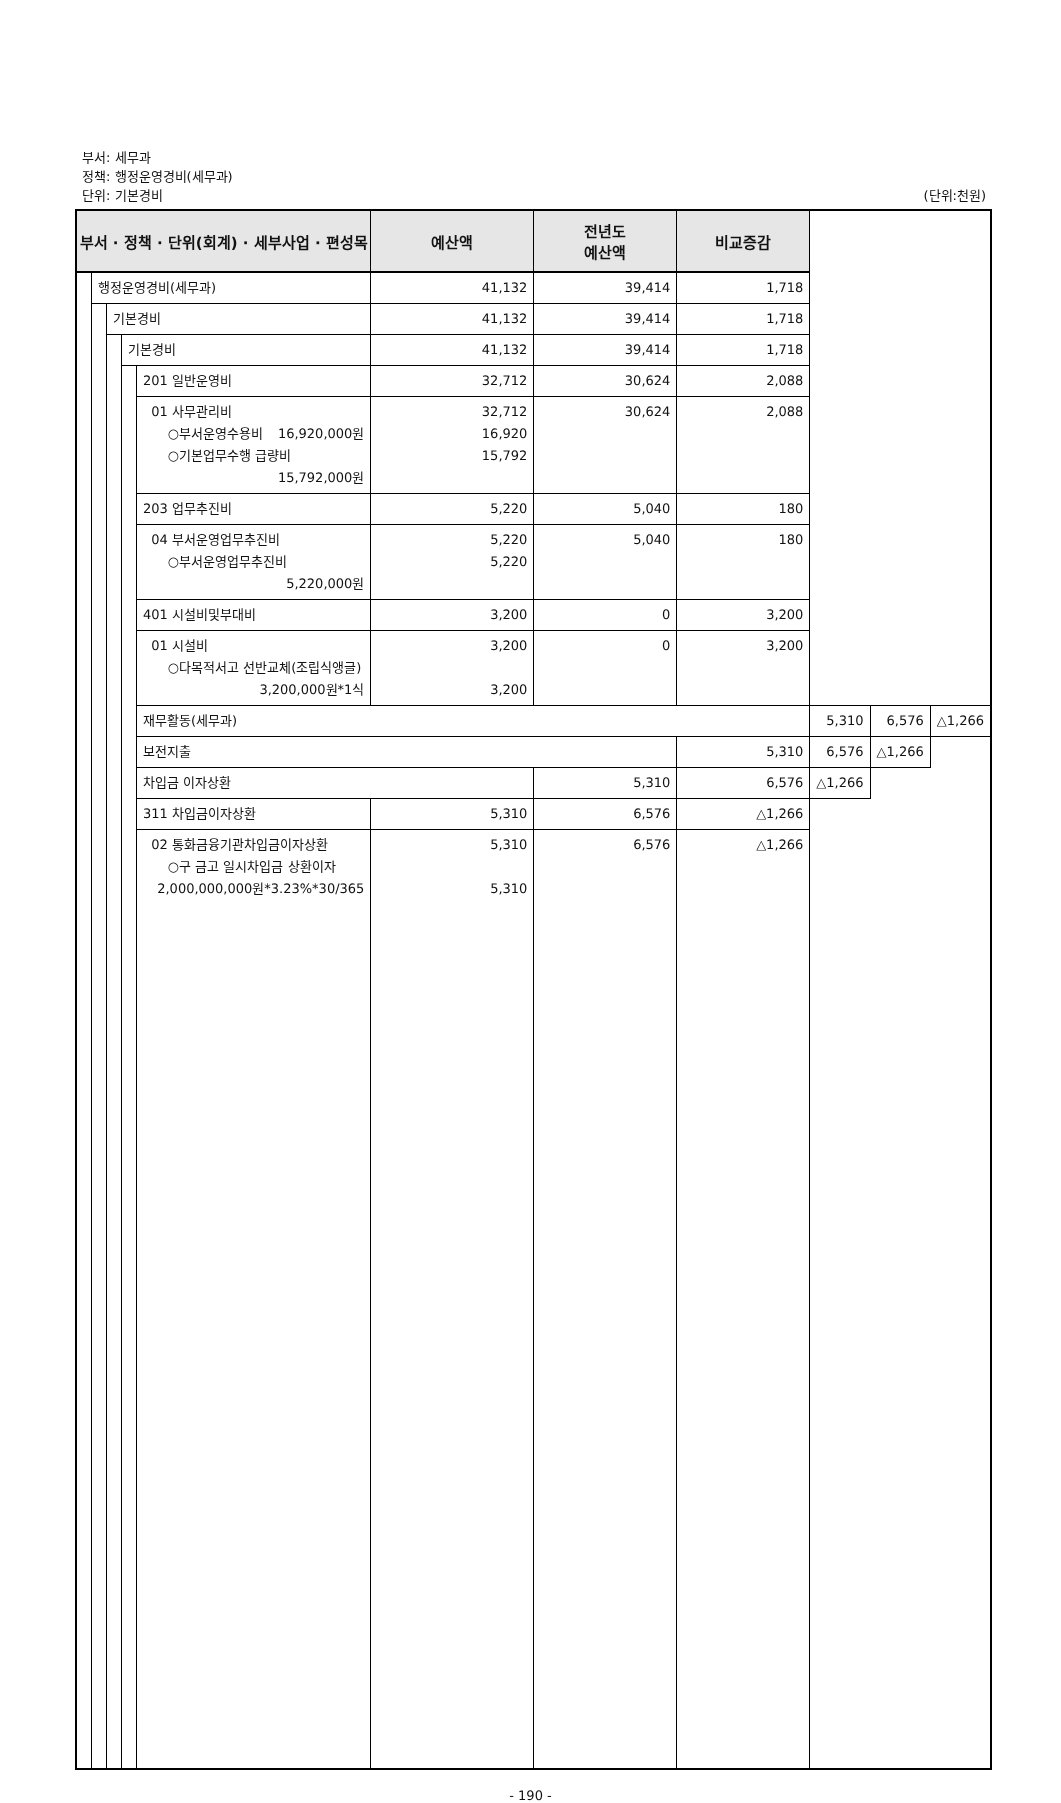부서: 세무과
정책: 행정운영경비(세무과)
단위: 기본경비 (단위:천원)
| 부서 · 정책 · 단위(회계) · 세부사업 · 편성목 | | | | | 예산액 | 전년도 예산액 | 비교증감 | | | |
| --- | --- | --- | --- | --- | --- | --- | --- | --- | --- | --- |
| | 행정운영경비(세무과) | | | | 41,132 | 39,414 | 1,718 | | | |
| | | 기본경비 | | | 41,132 | 39,414 | 1,718 | | | |
| | | | 기본경비 | | 41,132 | 39,414 | 1,718 | | | |
| | | | | 201 일반운영비 | 32,712 | 30,624 | 2,088 | | | |
| | | | | 01 사무관리비 ○부서운영수용비 16,920,000원 ○기본업무수행 급량비 15,792,000원 | 32,712 16,920 15,792 | 30,624 | 2,088 | | | |
| | | | | 203 업무추진비 | 5,220 | 5,040 | 180 | | | |
| | | | | 04 부서운영업무추진비 ○부서운영업무추진비 5,220,000원 | 5,220 5,220 | 5,040 | 180 | | | |
| | | | | 401 시설비및부대비 | 3,200 | 0 | 3,200 | | | |
| | | | | 01 시설비 ○다목적서고 선반교체(조립식앵글) 3,200,000원*1식 | 3,200 3,200 | 0 | 3,200 | | | |
| | | | | 재무활동(세무과) | | | | 5,310 | 6,576 | △1,266 |
| | | | | 보전지출 | | | 5,310 | 6,576 | △1,266 | |
| | | | | 차입금 이자상환 | | 5,310 | 6,576 | △1,266 | | |
| | | | | 311 차입금이자상환 | 5,310 | 6,576 | △1,266 | | | |
| | | | | 02 통화금융기관차입금이자상환 ○구 금고 일시차입금 상환이자 2,000,000,000원*3.23%*30/365 | 5,310 5,310 | 6,576 | △1,266 | | | |
- 190 -